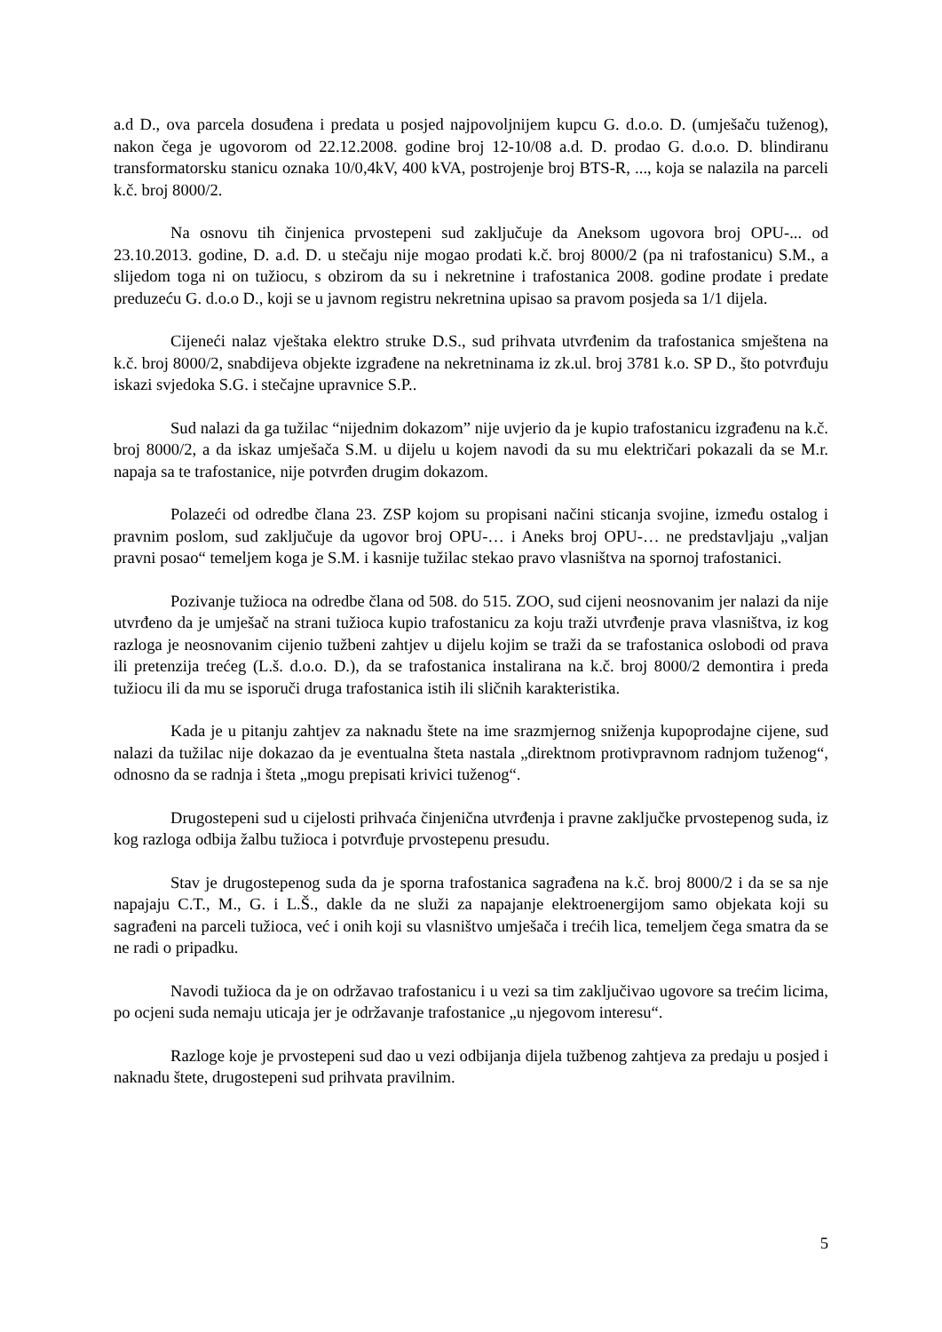a.d D., ova parcela dosuđena i predata u posjed najpovoljnijem kupcu G. d.o.o. D. (umješaču tuženog), nakon čega je ugovorom od 22.12.2008. godine broj 12-10/08 a.d. D. prodao G. d.o.o. D. blindiranu transformatorsku stanicu oznaka 10/0,4kV, 400 kVA, postrojenje broj BTS-R, ..., koja se nalazila na parceli k.č. broj 8000/2.
Na osnovu tih činjenica prvostepeni sud zaključuje da Aneksom ugovora broj OPU-... od 23.10.2013. godine, D. a.d. D. u stečaju nije mogao prodati k.č. broj 8000/2 (pa ni trafostanicu) S.M., a slijedom toga ni on tužiocu, s obzirom da su i nekretnine i trafostanica 2008. godine prodate i predate preduzeću G. d.o.o D., koji se u javnom registru nekretnina upisao sa pravom posjeda sa 1/1 dijela.
Cijeneći nalaz vještaka elektro struke D.S., sud prihvata utvrđenim da trafostanica smještena na k.č. broj 8000/2, snabdijeva objekte izgrađene na nekretninama iz zk.ul. broj 3781 k.o. SP D., što potvrđuju iskazi svjedoka S.G. i stečajne upravnice S.P..
Sud nalazi da ga tužilac “nijednim dokazom” nije uvjerio da je kupio trafostanicu izgrađenu na k.č. broj 8000/2, a da iskaz umješača S.M. u dijelu u kojem navodi da su mu električari pokazali da se M.r. napaja sa te trafostanice, nije potvrđen drugim dokazom.
Polazeći od odredbe člana 23. ZSP kojom su propisani načini sticanja svojine, između ostalog i pravnim poslom, sud zaključuje da ugovor broj OPU-… i Aneks broj OPU-… ne predstavljaju „valjan pravni posao“ temeljem koga je S.M. i kasnije tužilac stekao pravo vlasništva na spornoj trafostanici.
Pozivanje tužioca na odredbe člana od 508. do 515. ZOO, sud cijeni neosnovanim jer nalazi da nije utvrđeno da je umješač na strani tužioca kupio trafostanicu za koju traži utvrđenje prava vlasništva, iz kog razloga je neosnovanim cijenio tužbeni zahtjev u dijelu kojim se traži da se trafostanica oslobodi od prava ili pretenzija trećeg (L.š. d.o.o. D.), da se trafostanica instalirana na k.č. broj 8000/2 demontira i preda tužiocu ili da mu se isporuči druga trafostanica istih ili sličnih karakteristika.
Kada je u pitanju zahtjev za naknadu štete na ime srazmjernog sniženja kupoprodajne cijene, sud nalazi da tužilac nije dokazao da je eventualna šteta nastala „direktnom protivpravnom radnjom tuženog“, odnosno da se radnja i šteta „mogu prepisati krivici tuženog“.
Drugostepeni sud u cijelosti prihvaća činjenična utvrđenja i pravne zaključke prvostepenog suda, iz kog razloga odbija žalbu tužioca i potvrđuje prvostepenu presudu.
Stav je drugostepenog suda da je sporna trafostanica sagrađena na k.č. broj 8000/2 i da se sa nje napajaju C.T., M., G. i L.Š., dakle da ne služi za napajanje elektroenergijom samo objekata koji su sagrađeni na parceli tužioca, već i onih koji su vlasništvo umješača i trećih lica, temeljem čega smatra da se ne radi o pripadku.
Navodi tužioca da je on održavao trafostanicu i u vezi sa tim zaključivao ugovore sa trećim licima, po ocjeni suda nemaju uticaja jer je održavanje trafostanice „u njegovom interesu“.
Razloge koje je prvostepeni sud dao u vezi odbijanja dijela tužbenog zahtjeva za predaju u posjed i naknadu štete, drugostepeni sud prihvata pravilnim.
5